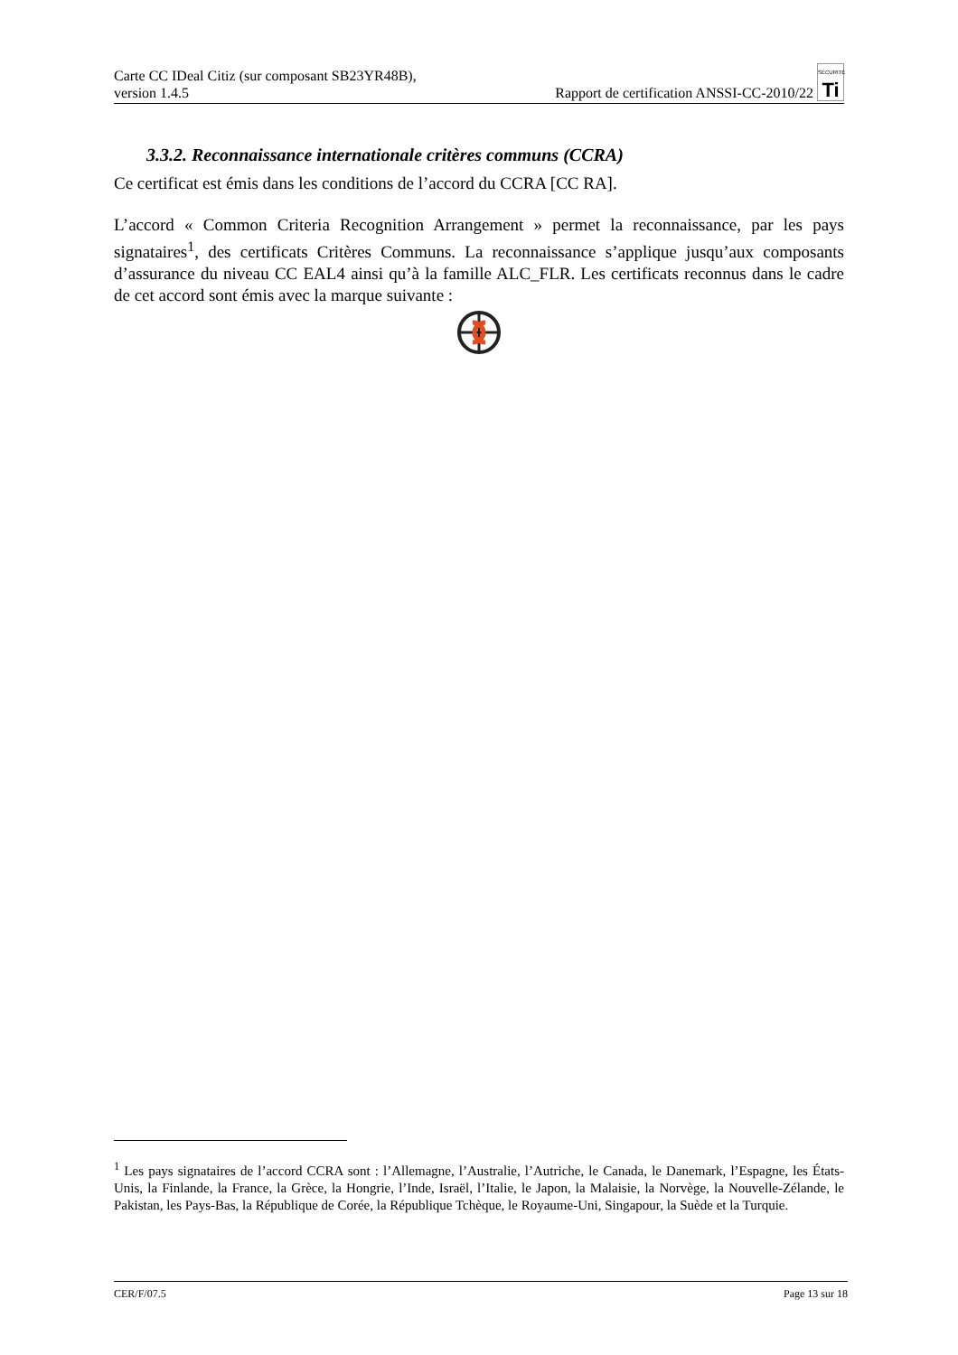Carte CC IDeal Citiz (sur composant SB23YR48B),
version 1.4.5
Rapport de certification ANSSI-CC-2010/22 SÉCURITÉ
Ti
3.3.2. Reconnaissance internationale critères communs (CCRA)
Ce certificat est émis dans les conditions de l’accord du CCRA [CC RA].
L’accord « Common Criteria Recognition Arrangement » permet la reconnaissance, par les pays signataires<sup>1</sup>, des certificats Critères Communs. La reconnaissance s’applique jusqu’aux composants d’assurance du niveau CC EAL4 ainsi qu’à la famille ALC_FLR. Les certificats reconnus dans le cadre de cet accord sont émis avec la marque suivante :
<sup>1</sup> Les pays signataires de l’accord CCRA sont : l’Allemagne, l’Australie, l’Autriche, le Canada, le Danemark, l’Espagne, les États-Unis, la Finlande, la France, la Grèce, la Hongrie, l’Inde, Israël, l’Italie, le Japon, la Malaisie, la Norvège, la Nouvelle-Zélande, le Pakistan, les Pays-Bas, la République de Corée, la République Tchèque, le Royaume-Uni, Singapour, la Suède et la Turquie.
CER/F/07.5 Page 13 sur 18